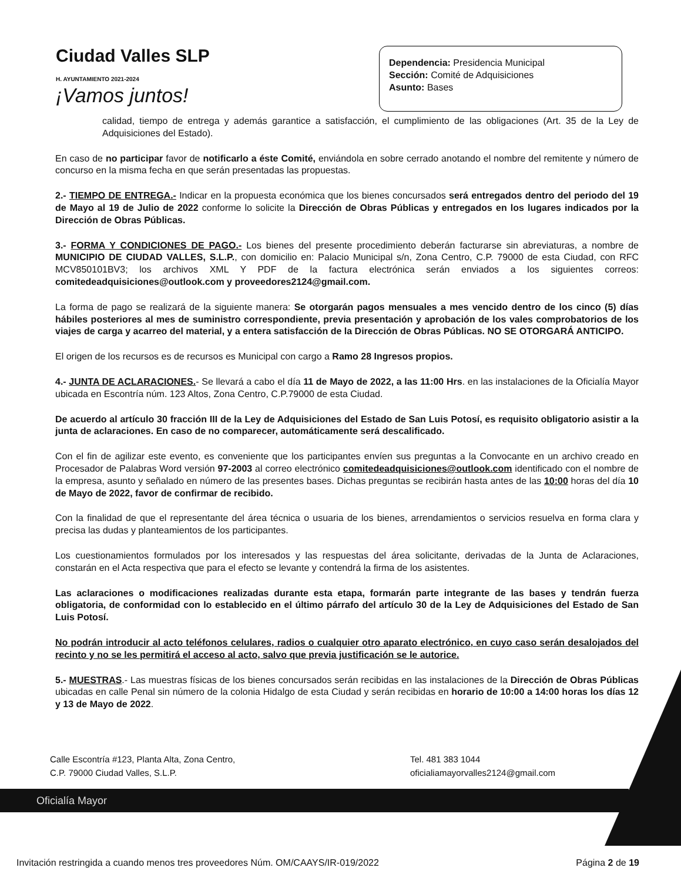Ciudad Valles SLP
H. AYUNTAMIENTO 2021-2024
¡Vamos juntos!
Dependencia: Presidencia Municipal
Sección: Comité de Adquisiciones
Asunto: Bases
calidad, tiempo de entrega y además garantice a satisfacción, el cumplimiento de las obligaciones (Art. 35 de la Ley de Adquisiciones del Estado).
En caso de no participar favor de notificarlo a éste Comité, enviándola en sobre cerrado anotando el nombre del remitente y número de concurso en la misma fecha en que serán presentadas las propuestas.
2.- TIEMPO DE ENTREGA.- Indicar en la propuesta económica que los bienes concursados será entregados dentro del periodo del 19 de Mayo al 19 de Julio de 2022 conforme lo solicite la Dirección de Obras Públicas y entregados en los lugares indicados por la Dirección de Obras Públicas.
3.- FORMA Y CONDICIONES DE PAGO.- Los bienes del presente procedimiento deberán facturarse sin abreviaturas, a nombre de MUNICIPIO DE CIUDAD VALLES, S.L.P., con domicilio en: Palacio Municipal s/n, Zona Centro, C.P. 79000 de esta Ciudad, con RFC MCV850101BV3; los archivos XML Y PDF de la factura electrónica serán enviados a los siguientes correos: comitedeadquisiciones@outlook.com y proveedores2124@gmail.com.
La forma de pago se realizará de la siguiente manera: Se otorgarán pagos mensuales a mes vencido dentro de los cinco (5) días hábiles posteriores al mes de suministro correspondiente, previa presentación y aprobación de los vales comprobatorios de los viajes de carga y acarreo del material, y a entera satisfacción de la Dirección de Obras Públicas. NO SE OTORGARÁ ANTICIPO.
El origen de los recursos es de recursos es Municipal con cargo a Ramo 28 Ingresos propios.
4.- JUNTA DE ACLARACIONES.- Se llevará a cabo el día 11 de Mayo de 2022, a las 11:00 Hrs. en las instalaciones de la Oficialía Mayor ubicada en Escontría núm. 123 Altos, Zona Centro, C.P.79000 de esta Ciudad.
De acuerdo al artículo 30 fracción III de la Ley de Adquisiciones del Estado de San Luis Potosí, es requisito obligatorio asistir a la junta de aclaraciones. En caso de no comparecer, automáticamente será descalificado.
Con el fin de agilizar este evento, es conveniente que los participantes envíen sus preguntas a la Convocante en un archivo creado en Procesador de Palabras Word versión 97-2003 al correo electrónico comitedeadquisiciones@outlook.com identificado con el nombre de la empresa, asunto y señalado en número de las presentes bases. Dichas preguntas se recibirán hasta antes de las 10:00 horas del día 10 de Mayo de 2022, favor de confirmar de recibido.
Con la finalidad de que el representante del área técnica o usuaria de los bienes, arrendamientos o servicios resuelva en forma clara y precisa las dudas y planteamientos de los participantes.
Los cuestionamientos formulados por los interesados y las respuestas del área solicitante, derivadas de la Junta de Aclaraciones, constarán en el Acta respectiva que para el efecto se levante y contendrá la firma de los asistentes.
Las aclaraciones o modificaciones realizadas durante esta etapa, formarán parte integrante de las bases y tendrán fuerza obligatoria, de conformidad con lo establecido en el último párrafo del artículo 30 de la Ley de Adquisiciones del Estado de San Luis Potosí.
No podrán introducir al acto teléfonos celulares, radios o cualquier otro aparato electrónico, en cuyo caso serán desalojados del recinto y no se les permitirá el acceso al acto, salvo que previa justificación se le autorice.
5.- MUESTRAS.- Las muestras físicas de los bienes concursados serán recibidas en las instalaciones de la Dirección de Obras Públicas ubicadas en calle Penal sin número de la colonia Hidalgo de esta Ciudad y serán recibidas en horario de 10:00 a 14:00 horas los días 12 y 13 de Mayo de 2022.
Calle Escontría #123, Planta Alta, Zona Centro,
C.P. 79000 Ciudad Valles, S.L.P.
Tel. 481 383 1044
oficialiamayorvalles2124@gmail.com
Oficialía Mayor
Invitación restringida a cuando menos tres proveedores Núm. OM/CAAYS/IR-019/2022 Página 2 de 19